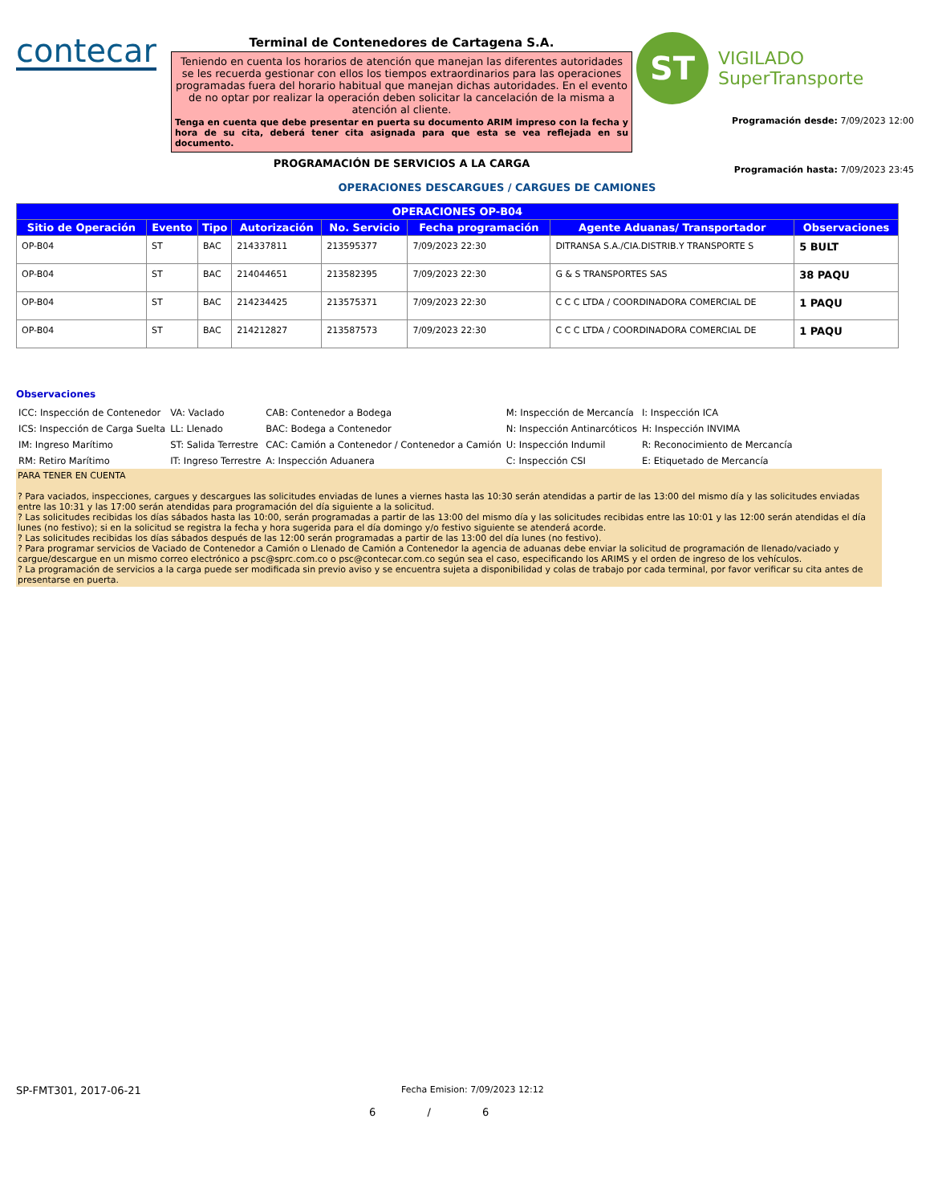contecar
Terminal de Contenedores de Cartagena S.A.
Teniendo en cuenta los horarios de atención que manejan las diferentes autoridades se les recuerda gestionar con ellos los tiempos extraordinarios para las operaciones programadas fuera del horario habitual que manejan dichas autoridades. En el evento de no optar por realizar la operación deben solicitar la cancelación de la misma a atención al cliente.
Tenga en cuenta que debe presentar en puerta su documento ARIM impreso con la fecha y hora de su cita, deberá tener cita asignada para que esta se vea reflejada en su documento.
PROGRAMACIÓN DE SERVICIOS A LA CARGA
ST
VIGILADO
SuperTransporte
Programación desde: 7/09/2023 12:00
Programación hasta: 7/09/2023 23:45
OPERACIONES DESCARGUES / CARGUES DE CAMIONES
| OPERACIONES OP-B04 | | | | | | | |
| --- | --- | --- | --- | --- | --- | --- | --- |
| Sitio de Operación | Evento | Tipo | Autorización | No. Servicio | Fecha programación | Agente Aduanas/ Transportador | Observaciones |
| OP-B04 | ST | BAC | 214337811 | 213595377 | 7/09/2023 22:30 | DITRANSA S.A./CIA.DISTRIB.Y TRANSPORTE S | 5 BULT |
| OP-B04 | ST | BAC | 214044651 | 213582395 | 7/09/2023 22:30 | G & S TRANSPORTES SAS | 38 PAQU |
| OP-B04 | ST | BAC | 214234425 | 213575371 | 7/09/2023 22:30 | C C C LTDA / COORDINADORA COMERCIAL DE | 1 PAQU |
| OP-B04 | ST | BAC | 214212827 | 213587573 | 7/09/2023 22:30 | C C C LTDA / COORDINADORA COMERCIAL DE | 1 PAQU |
Observaciones
| ICC: Inspección de Contenedor | VA: VacIado | CAB: Contenedor a Bodega | M: Inspección de Mercancía | I: Inspección ICA |
| ICS: Inspección de Carga Suelta | LL: Llenado | BAC: Bodega a Contenedor | N: Inspección Antinarcóticos | H: Inspección INVIMA |
| IM: Ingreso Marítimo | ST: Salida Terrestre | CAC: Camión a Contenedor / Contenedor a Camión | U: Inspección Indumil | R: Reconocimiento de Mercancía |
| RM: Retiro Marítimo | IT: Ingreso Terrestre | A: Inspección Aduanera | C: Inspección CSI | E: Etiquetado de Mercancía |
PARA TENER EN CUENTA
? Para vaciados, inspecciones, cargues y descargues las solicitudes enviadas de lunes a viernes hasta las 10:30 serán atendidas a partir de las 13:00 del mismo día y las solicitudes enviadas entre las 10:31 y las 17:00 serán atendidas para programación del día siguiente a la solicitud.
? Las solicitudes recibidas los días sábados hasta las 10:00, serán programadas a partir de las 13:00 del mismo día y las solicitudes recibidas entre las 10:01 y las 12:00 serán atendidas el día lunes (no festivo); si en la solicitud se registra la fecha y hora sugerida para el día domingo y/o festivo siguiente se atenderá acorde.
? Las solicitudes recibidas los días sábados después de las 12:00 serán programadas a partir de las 13:00 del día lunes (no festivo).
? Para programar servicios de Vaciado de Contenedor a Camión o Llenado de Camión a Contenedor la agencia de aduanas debe enviar la solicitud de programación de llenado/vaciado y cargue/descargue en un mismo correo electrónico a psc@sprc.com.co o psc@contecar.com.co según sea el caso, especificando los ARIMS y el orden de ingreso de los vehículos.
? La programación de servicios a la carga puede ser modificada sin previo aviso y se encuentra sujeta a disponibilidad y colas de trabajo por cada terminal, por favor verificar su cita antes de presentarse en puerta.
SP-FMT301, 2017-06-21
Fecha Emision: 7/09/2023 12:12
6 / 6